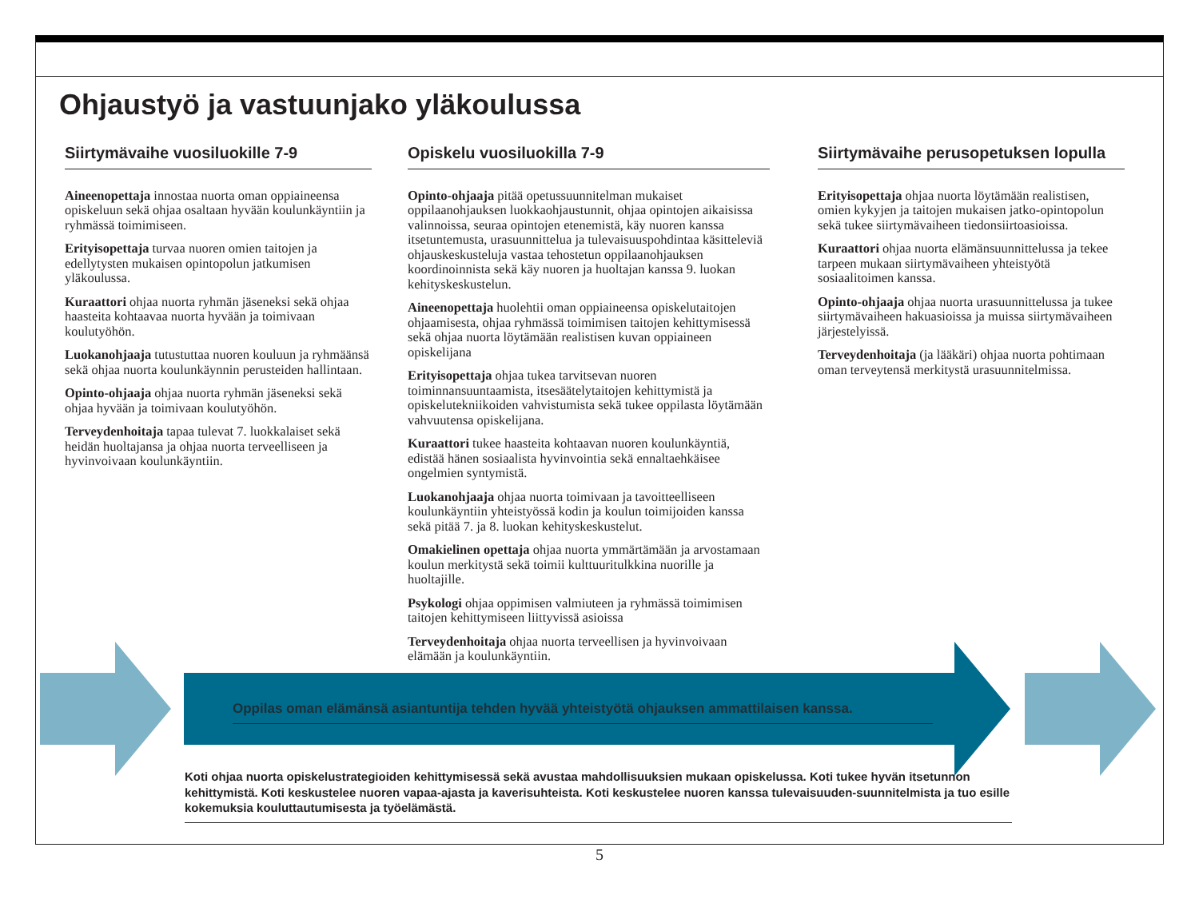Ohjaustyö ja vastuunjako yläkoulussa
Siirtymävaihe vuosiluokille 7-9
Aineenopettaja innostaa nuorta oman oppiaineensa opiskeluun sekä ohjaa osaltaan hyvään koulunkäyntiin ja ryhmässä toimimiseen.
Erityisopettaja turvaa nuoren omien taitojen ja edellytysten mukaisen opintopolun jatkumisen yläkoulussa.
Kuraattori ohjaa nuorta ryhmän jäseneksi sekä ohjaa haasteita kohtaavaa nuorta hyvään ja toimivaan koulutyöhön.
Luokanohjaaja tutustuttaa nuoren kouluun ja ryhmäänsä sekä ohjaa nuorta koulunkäynnin perusteiden hallintaan.
Opinto-ohjaaja ohjaa nuorta ryhmän jäseneksi sekä ohjaa hyvään ja toimivaan koulutyöhön.
Terveydenhoitaja tapaa tulevat 7. luokkalaiset sekä heidän huoltajansa ja ohjaa nuorta terveelliseen ja hyvinvoivaan koulunkäyntiin.
Opiskelu vuosiluokilla 7-9
Opinto-ohjaaja pitää opetussuunnitelman mukaiset oppilaanohjauksen luokkaohjaustunnit, ohjaa opintojen aikaisissa valinnoissa, seuraa opintojen etenemistä, käy nuoren kanssa itsetuntemusta, urasuunnittelua ja tulevaisuuspohdintaa käsitteleviä ohjauskeskusteluja vastaa tehostetun oppilaanohjauksen koordinoinnista sekä käy nuoren ja huoltajan kanssa 9. luokan kehityskeskustelun.
Aineenopettaja huolehtii oman oppiaineensa opiskelutaitojen ohjaamisesta, ohjaa ryhmässä toimimisen taitojen kehittymisessä sekä ohjaa nuorta löytämään realistisen kuvan oppiaineen opiskelijana
Erityisopettaja ohjaa tukea tarvitsevan nuoren toiminnansuuntaamista, itsesäätelytaitojen kehittymistä ja opiskelutekniikoiden vahvistumista sekä tukee oppilasta löytämään vahvuutensa opiskelijana.
Kuraattori tukee haasteita kohtaavan nuoren koulunkäyntiä, edistää hänen sosiaalista hyvinvointia sekä ennaltaehkäisee ongelmien syntymistä.
Luokanohjaaja ohjaa nuorta toimivaan ja tavoitteelliseen koulunkäyntiin yhteistyössä kodin ja koulun toimijoiden kanssa sekä pitää 7. ja 8. luokan kehityskeskustelut.
Omakielinen opettaja ohjaa nuorta ymmärtämään ja arvostamaan koulun merkitystä sekä toimii kulttuuritulkkina nuorille ja huoltajille.
Psykologi ohjaa oppimisen valmiuteen ja ryhmässä toimimisen taitojen kehittymiseen liittyvissä asioissa
Terveydenhoitaja ohjaa nuorta terveellisen ja hyvinvoivaan elämään ja koulunkäyntiin.
Siirtymävaihe perusopetuksen lopulla
Erityisopettaja ohjaa nuorta löytämään realistisen, omien kykyjen ja taitojen mukaisen jatko-opintopolun sekä tukee siirtymävaiheen tiedonsiirtoasioissa.
Kuraattori ohjaa nuorta elämänsuunnittelussa ja tekee tarpeen mukaan siirtymävaiheen yhteistyötä sosiaalitoimen kanssa.
Opinto-ohjaaja ohjaa nuorta urasuunnittelussa ja tukee siirtymävaiheen hakuasioissa ja muissa siirtymävaiheen järjestelyissä.
Terveydenhoitaja (ja lääkäri) ohjaa nuorta pohtimaan oman terveytensä merkitystä urasuunnitelmissa.
Oppilas oman elämänsä asiantuntija tehden hyvää yhteistyötä ohjauksen ammattilaisen kanssa.
Koti ohjaa nuorta opiskelustrategioiden kehittymisessä sekä avustaa mahdollisuuksien mukaan opiskelussa. Koti tukee hyvän itsetunnon kehittymistä. Koti keskustelee nuoren vapaa-ajasta ja kaverisuhteista. Koti keskustelee nuoren kanssa tulevaisuuden-suunnitelmista ja tuo esille kokemuksia kouluttautumisesta ja työelämästä.
5